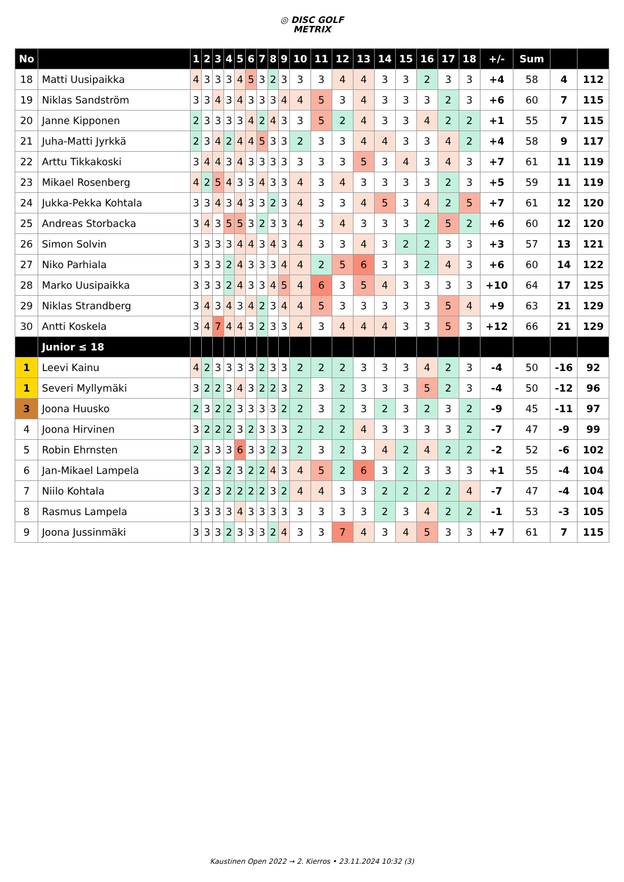◎ DISC GOLF
METRIX
| No | | 1 | 2 | 3 | 4 | 5 | 6 | 7 | 8 | 9 | 10 | 11 | 12 | 13 | 14 | 15 | 16 | 17 | 18 | +/- | Sum | | |
| --- | --- | --- | --- | --- | --- | --- | --- | --- | --- | --- | --- | --- | --- | --- | --- | --- | --- | --- | --- | --- | --- | --- | --- |
| 18 | Matti Uusipaikka | 4 | 3 | 3 | 3 | 4 | 5 | 3 | 2 | 3 | 3 | 3 | 4 | 4 | 3 | 3 | 2 | 3 | 3 | +4 | 58 | 4 | 112 |
| 19 | Niklas Sandström | 3 | 3 | 4 | 3 | 4 | 3 | 3 | 3 | 4 | 4 | 5 | 3 | 4 | 3 | 3 | 3 | 2 | 3 | +6 | 60 | 7 | 115 |
| 20 | Janne Kipponen | 2 | 3 | 3 | 3 | 3 | 4 | 2 | 4 | 3 | 3 | 5 | 2 | 4 | 3 | 3 | 4 | 2 | 2 | +1 | 55 | 7 | 115 |
| 21 | Juha-Matti Jyrkkä | 2 | 3 | 4 | 2 | 4 | 4 | 5 | 3 | 3 | 2 | 3 | 3 | 4 | 4 | 3 | 3 | 4 | 2 | +4 | 58 | 9 | 117 |
| 22 | Arttu Tikkakoski | 3 | 4 | 4 | 3 | 4 | 3 | 3 | 3 | 3 | 3 | 3 | 3 | 5 | 3 | 4 | 3 | 4 | 3 | +7 | 61 | 11 | 119 |
| 23 | Mikael Rosenberg | 4 | 2 | 5 | 4 | 3 | 3 | 4 | 3 | 3 | 4 | 3 | 4 | 3 | 3 | 3 | 3 | 2 | 3 | +5 | 59 | 11 | 119 |
| 24 | Jukka-Pekka Kohtala | 3 | 3 | 4 | 3 | 4 | 3 | 3 | 2 | 3 | 4 | 3 | 3 | 4 | 5 | 3 | 4 | 2 | 5 | +7 | 61 | 12 | 120 |
| 25 | Andreas Storbacka | 3 | 4 | 3 | 5 | 5 | 3 | 2 | 3 | 3 | 4 | 3 | 4 | 3 | 3 | 3 | 2 | 5 | 2 | +6 | 60 | 12 | 120 |
| 26 | Simon Solvin | 3 | 3 | 3 | 3 | 4 | 4 | 3 | 4 | 3 | 4 | 3 | 3 | 4 | 3 | 2 | 2 | 3 | 3 | +3 | 57 | 13 | 121 |
| 27 | Niko Parhiala | 3 | 3 | 3 | 2 | 4 | 3 | 3 | 3 | 4 | 4 | 2 | 5 | 6 | 3 | 3 | 2 | 4 | 3 | +6 | 60 | 14 | 122 |
| 28 | Marko Uusipaikka | 3 | 3 | 3 | 2 | 4 | 3 | 3 | 4 | 5 | 4 | 6 | 3 | 5 | 4 | 3 | 3 | 3 | 3 | +10 | 64 | 17 | 125 |
| 29 | Niklas Strandberg | 3 | 4 | 3 | 4 | 3 | 4 | 2 | 3 | 4 | 4 | 5 | 3 | 3 | 3 | 3 | 3 | 5 | 4 | +9 | 63 | 21 | 129 |
| 30 | Antti Koskela | 3 | 4 | 7 | 4 | 4 | 3 | 2 | 3 | 3 | 4 | 3 | 4 | 4 | 4 | 3 | 3 | 5 | 3 | +12 | 66 | 21 | 129 |
| | Junior ≤ 18 | | | | | | | | | | | | | | | | | | | | | | |
| 1 | Leevi Kainu | 4 | 2 | 3 | 3 | 3 | 3 | 2 | 3 | 3 | 2 | 2 | 2 | 3 | 3 | 3 | 4 | 2 | 3 | -4 | 50 | -16 | 92 |
| 1 | Severi Myllymäki | 3 | 2 | 2 | 3 | 4 | 3 | 2 | 2 | 3 | 2 | 3 | 2 | 3 | 3 | 3 | 5 | 2 | 3 | -4 | 50 | -12 | 96 |
| 3 | Joona Huusko | 2 | 3 | 2 | 2 | 3 | 3 | 3 | 3 | 2 | 2 | 3 | 2 | 3 | 2 | 3 | 2 | 3 | 2 | -9 | 45 | -11 | 97 |
| 4 | Joona Hirvinen | 3 | 2 | 2 | 2 | 3 | 2 | 3 | 3 | 3 | 2 | 2 | 2 | 4 | 3 | 3 | 3 | 3 | 2 | -7 | 47 | -9 | 99 |
| 5 | Robin Ehrnsten | 2 | 3 | 3 | 3 | 6 | 3 | 3 | 2 | 3 | 2 | 3 | 2 | 3 | 4 | 2 | 4 | 2 | 2 | -2 | 52 | -6 | 102 |
| 6 | Jan-Mikael Lampela | 3 | 2 | 3 | 2 | 3 | 2 | 2 | 4 | 3 | 4 | 5 | 2 | 6 | 3 | 2 | 3 | 3 | 3 | +1 | 55 | -4 | 104 |
| 7 | Niilo Kohtala | 3 | 2 | 3 | 2 | 2 | 2 | 2 | 3 | 2 | 4 | 4 | 3 | 3 | 2 | 2 | 2 | 2 | 4 | -7 | 47 | -4 | 104 |
| 8 | Rasmus Lampela | 3 | 3 | 3 | 3 | 4 | 3 | 3 | 3 | 3 | 3 | 3 | 3 | 3 | 2 | 3 | 4 | 2 | 2 | -1 | 53 | -3 | 105 |
| 9 | Joona Jussinmäki | 3 | 3 | 3 | 2 | 3 | 3 | 3 | 2 | 4 | 3 | 3 | 7 | 4 | 3 | 4 | 5 | 3 | 3 | +7 | 61 | 7 | 115 |
Kaustinen Open 2022 → 2. Kierros • 23.11.2024 10:32 (3)